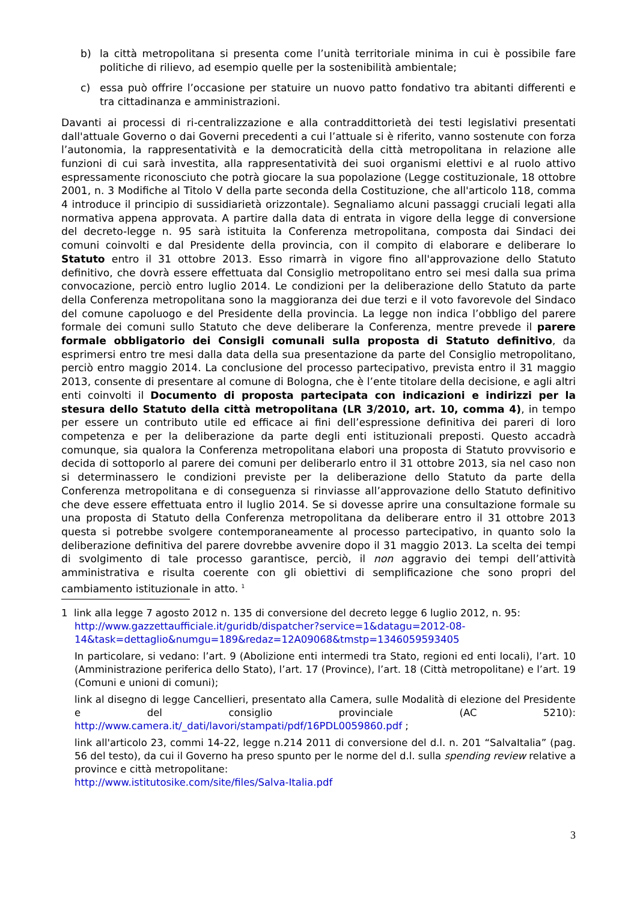b) la città metropolitana si presenta come l’unità territoriale minima in cui è possibile fare politiche di rilievo, ad esempio quelle per la sostenibilità ambientale;
c) essa può offrire l’occasione per statuire un nuovo patto fondativo tra abitanti differenti e tra cittadinanza e amministrazioni.
Davanti ai processi di ri-centralizzazione e alla contraddittorietà dei testi legislativi presentati dall'attuale Governo o dai Governi precedenti a cui l’attuale si è riferito, vanno sostenute con forza l’autonomia, la rappresentatività e la democraticità della città metropolitana in relazione alle funzioni di cui sarà investita, alla rappresentatività dei suoi organismi elettivi e al ruolo attivo espressamente riconosciuto che potrà giocare la sua popolazione (Legge costituzionale, 18 ottobre 2001, n. 3 Modifiche al Titolo V della parte seconda della Costituzione, che all'articolo 118, comma 4 introduce il principio di sussidiarietà orizzontale). Segnaliamo alcuni passaggi cruciali legati alla normativa appena approvata. A partire dalla data di entrata in vigore della legge di conversione del decreto-legge n. 95 sarà istituita la Conferenza metropolitana, composta dai Sindaci dei comuni coinvolti e dal Presidente della provincia, con il compito di elaborare e deliberare lo Statuto entro il 31 ottobre 2013. Esso rimarrà in vigore fino all'approvazione dello Statuto definitivo, che dovrà essere effettuata dal Consiglio metropolitano entro sei mesi dalla sua prima convocazione, perciò entro luglio 2014. Le condizioni per la deliberazione dello Statuto da parte della Conferenza metropolitana sono la maggioranza dei due terzi e il voto favorevole del Sindaco del comune capoluogo e del Presidente della provincia. La legge non indica l’obbligo del parere formale dei comuni sullo Statuto che deve deliberare la Conferenza, mentre prevede il parere formale obbligatorio dei Consigli comunali sulla proposta di Statuto definitivo, da esprimersi entro tre mesi dalla data della sua presentazione da parte del Consiglio metropolitano, perciò entro maggio 2014. La conclusione del processo partecipativo, prevista entro il 31 maggio 2013, consente di presentare al comune di Bologna, che è l’ente titolare della decisione, e agli altri enti coinvolti il Documento di proposta partecipata con indicazioni e indirizzi per la stesura dello Statuto della città metropolitana (LR 3/2010, art. 10, comma 4), in tempo per essere un contributo utile ed efficace ai fini dell’espressione definitiva dei pareri di loro competenza e per la deliberazione da parte degli enti istituzionali preposti. Questo accadrà comunque, sia qualora la Conferenza metropolitana elabori una proposta di Statuto provvisorio e decida di sottoporlo al parere dei comuni per deliberarlo entro il 31 ottobre 2013, sia nel caso non si determinassero le condizioni previste per la deliberazione dello Statuto da parte della Conferenza metropolitana e di conseguenza si rinviasse all’approvazione dello Statuto definitivo che deve essere effettuata entro il luglio 2014. Se si dovesse aprire una consultazione formale su una proposta di Statuto della Conferenza metropolitana da deliberare entro il 31 ottobre 2013 questa si potrebbe svolgere contemporaneamente al processo partecipativo, in quanto solo la deliberazione definitiva del parere dovrebbe avvenire dopo il 31 maggio 2013. La scelta dei tempi di svolgimento di tale processo garantisce, perciò, il non aggravio dei tempi dell’attività amministrativa e risulta coerente con gli obiettivi di semplificazione che sono propri del cambiamento istituzionale in atto. <sup>1</sup>
1 link alla legge 7 agosto 2012 n. 135 di conversione del decreto legge 6 luglio 2012, n. 95:
http://www.gazzettaufficiale.it/guridb/dispatcher?service=1&datagu=2012-08-14&task=dettaglio&numgu=189&redaz=12A09068&tmstp=1346059593405
In particolare, si vedano: l’art. 9 (Abolizione enti intermedi tra Stato, regioni ed enti locali), l’art. 10 (Amministrazione periferica dello Stato), l’art. 17 (Province), l’art. 18 (Città metropolitane) e l’art. 19 (Comuni e unioni di comuni);
link al disegno di legge Cancellieri, presentato alla Camera, sulle Modalità di elezione del Presidente e del consiglio provinciale (AC 5210): http://www.camera.it/_dati/lavori/stampati/pdf/16PDL0059860.pdf ;
link all'articolo 23, commi 14-22, legge n.214 2011 di conversione del d.l. n. 201 “SalvaItalia” (pag. 56 del testo), da cui il Governo ha preso spunto per le norme del d.l. sulla spending review relative a province e città metropolitane:
http://www.istitutosike.com/site/files/Salva-Italia.pdf
3